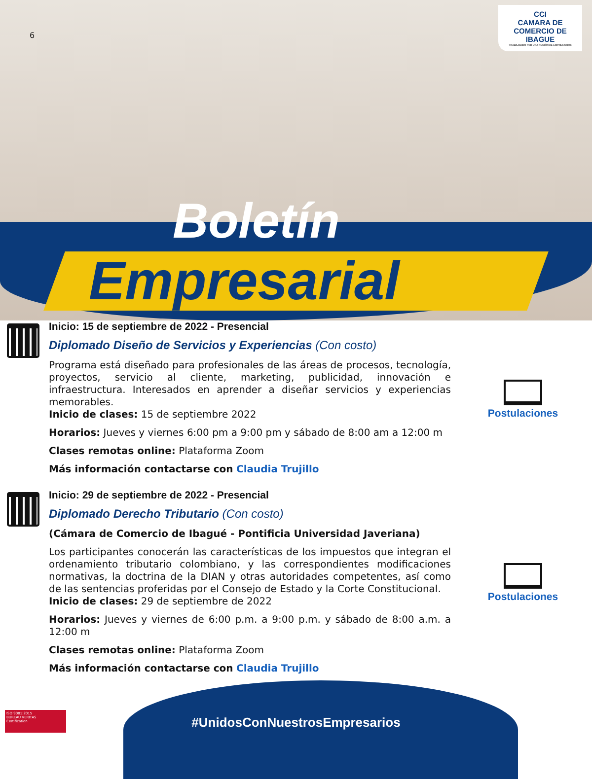6
CCI
CAMARA DE COMERCIO DE IBAGUE
TRABAJANDO POR UNA REGIÓN DE EMPRESARIOS
Boletín
Empresarial
Inicio: 15 de septiembre de 2022 - Presencial
Diplomado Diseño de Servicios y Experiencias (Con costo)
Programa está diseñado para profesionales de las áreas de procesos, tecnología, proyectos, servicio al cliente, marketing, publicidad, innovación e infraestructura. Interesados en aprender a diseñar servicios y experiencias memorables.
Inicio de clases: 15 de septiembre 2022
Horarios: Jueves y viernes 6:00 pm a 9:00 pm y sábado de 8:00 am a 12:00 m
Clases remotas online: Plataforma Zoom
Más información contactarse con Claudia Trujillo
Postulaciones
Inicio: 29 de septiembre de 2022 - Presencial
Diplomado Derecho Tributario (Con costo)
(Cámara de Comercio de Ibagué - Pontificia Universidad Javeriana)
Los participantes conocerán las características de los impuestos que integran el ordenamiento tributario colombiano, y las correspondientes modificaciones normativas, la doctrina de la DIAN y otras autoridades competentes, así como de las sentencias proferidas por el Consejo de Estado y la Corte Constitucional.
Inicio de clases: 29 de septiembre de 2022
Horarios: Jueves y viernes de 6:00 p.m. a 9:00 p.m. y sábado de 8:00 a.m. a 12:00 m
Clases remotas online: Plataforma Zoom
Más información contactarse con Claudia Trujillo
Postulaciones
ISO 9001:2015
BUREAU VERITAS
Certification
#UnidosConNuestrosEmpresarios